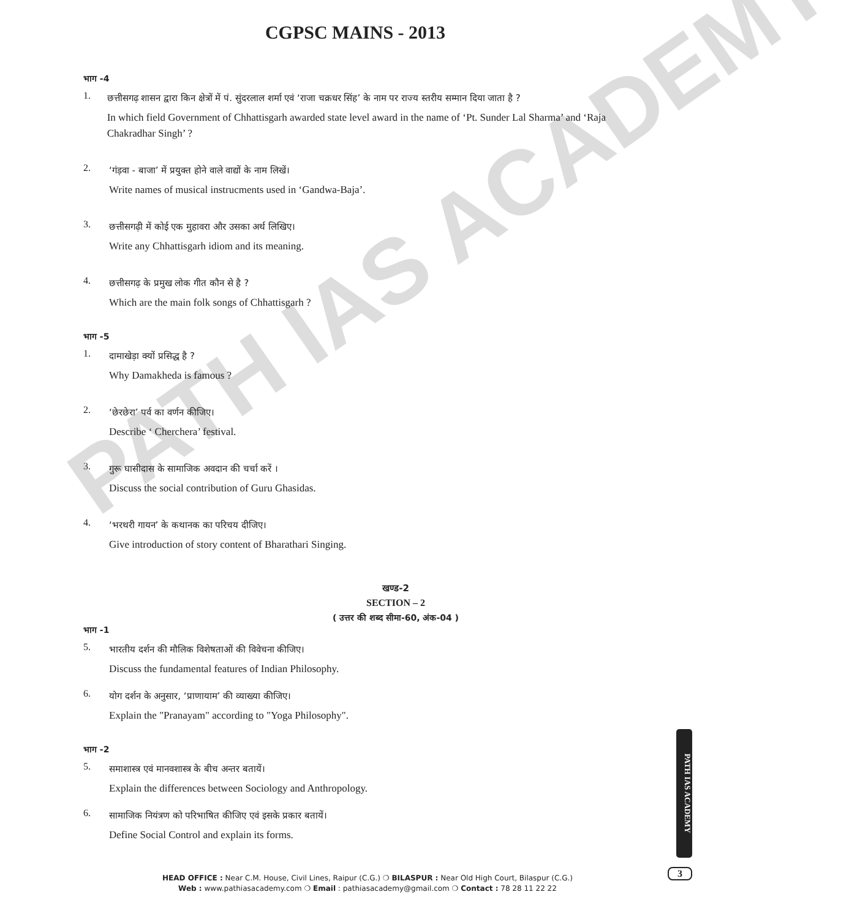PATH IAS ACADEMY
CGPSC MAINS - 2013
भाग -4
1.
छत्तीसगढ़ शासन द्वारा किन क्षेत्रों में पं. सुंदरलाल शर्मा एवं ‘राजा चक्रधर सिंह’ के नाम पर राज्य स्तरीय सम्मान दिया जाता है ?
In which field Government of Chhattisgarh awarded state level award in the name of ‘Pt. Sunder Lal Sharma’ and ‘Raja Chakradhar Singh’ ?
2.
‘गंड़वा - बाजा’ में प्रयुक्त होने वाले वाद्यों के नाम लिखें।
Write names of musical instrucments used in ‘Gandwa-Baja’.
3.
छत्तीसगढ़ी में कोई एक मुहावरा और उसका अर्थ लिखिए।
Write any Chhattisgarh idiom and its meaning.
4.
छत्तीसगढ़ के प्रमुख लोक गीत कौन से है ?
Which are the main folk songs of Chhattisgarh ?
भाग -5
1.
दामाखेड़ा क्यों प्रसिद्ध है ?
Why Damakheda is famous ?
2.
‘छेरछेरा’ पर्व का वर्णन कीजिए।
Describe ‘ Cherchera’ festival.
3.
गुरू घासीदास के सामाजिक अवदान की चर्चा करें ।
Discuss the social contribution of Guru Ghasidas.
4.
‘भरथरी गायन’ के कथानक का परिचय दीजिए।
Give introduction of story content of Bharathari Singing.
खण्ड-2
SECTION – 2
( उत्तर की शब्द सीमा-60, अंक-04 )
भाग -1
5.
भारतीय दर्शन की मौलिक विशेषताओं की विवेचना कीजिए।
Discuss the fundamental features of Indian Philosophy.
6.
योग दर्शन के अनुसार, ‘प्राणायाम’ की व्याख्या कीजिए।
Explain the "Pranayam" according to "Yoga Philosophy".
भाग -2
5.
समाशास्त्र एवं मानवशास्त्र के बीच अन्तर बतायें।
Explain the differences between Sociology and Anthropology.
6.
सामाजिक नियंत्रण को परिभाषित कीजिए एवं इसके प्रकार बतायें।
Define Social Control and explain its forms.
PATH IAS ACADEMY
HEAD OFFICE : Near C.M. House, Civil Lines, Raipur (C.G.) ❍ BILASPUR : Near Old High Court, Bilaspur (C.G.)
Web : www.pathiasacademy.com ❍ Email : pathiasacademy@gmail.com ❍ Contact : 78 28 11 22 22
3